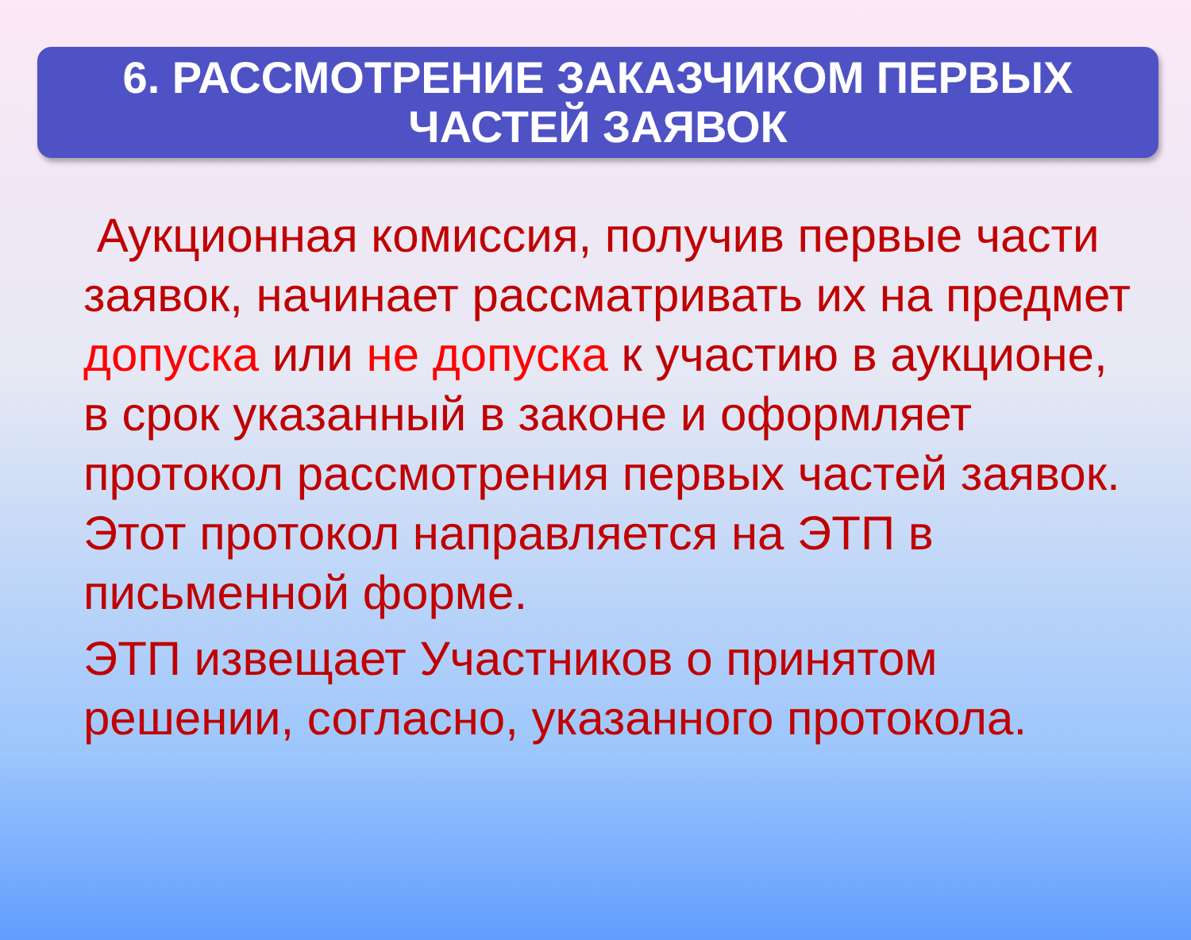6. РАССМОТРЕНИЕ ЗАКАЗЧИКОМ ПЕРВЫХ
ЧАСТЕЙ ЗАЯВОК
Аукционная комиссия, получив первые части заявок, начинает рассматривать их на предмет допуска или не допуска к участию в аукционе, в срок указанный в законе и оформляет протокол рассмотрения первых частей заявок. Этот протокол направляется на ЭТП в письменной форме.
ЭТП извещает Участников о принятом решении, согласно, указанного протокола.